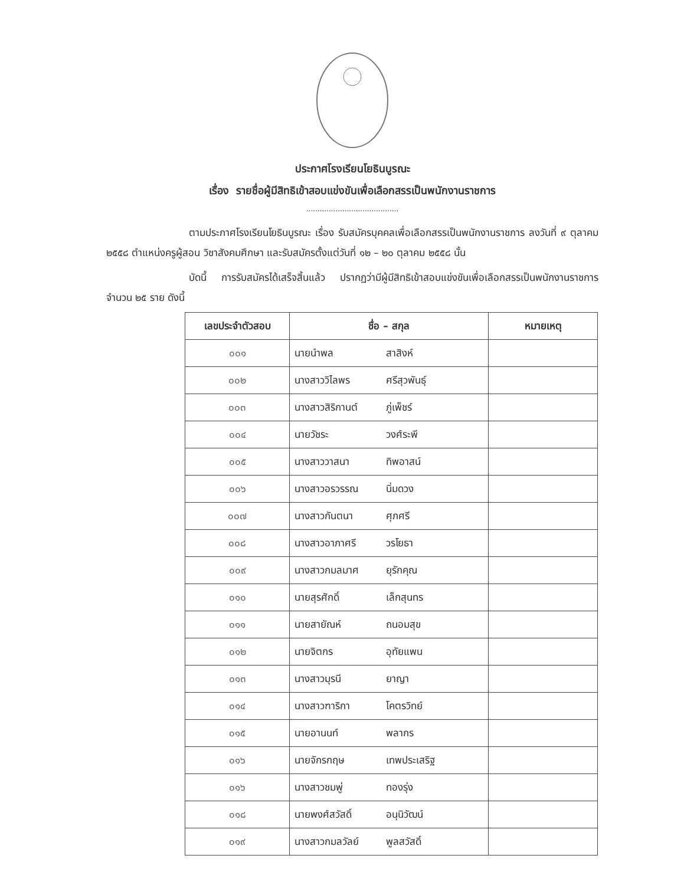ประกาศโรงเรียนโยธินบูรณะ
เรื่อง รายชื่อผู้มีสิทธิเข้าสอบแข่งขันเพื่อเลือกสรรเป็นพนักงานราชการ
.........................................
ตามประกาศโรงเรียนโยธินบูรณะ เรื่อง รับสมัครบุคคลเพื่อเลือกสรรเป็นพนักงานราชการ ลงวันที่ ๙ ตุลาคม ๒๕๕๘ ตำแหน่งครูผู้สอน วิชาสังคมศึกษา และรับสมัครตั้งแต่วันที่ ๑๒ – ๒๐ ตุลาคม ๒๕๕๘ นั้น
บัดนี้ การรับสมัครได้เสร็จสิ้นแล้ว ปรากฏว่ามีผู้มีสิทธิเข้าสอบแข่งขันเพื่อเลือกสรรเป็นพนักงานราชการ จำนวน ๒๕ ราย ดังนี้
| เลขประจำตัวสอบ | ชื่อ – สกุล | หมายเหตุ |
| --- | --- | --- |
| ๐๐๑ | นายนำพล สาสิงห์ | |
| ๐๐๒ | นางสาววิไลพร ศรีสุวพันธุ์ | |
| ๐๐๓ | นางสาวสิริกานต์ ภู่เพ็ชร์ | |
| ๐๐๔ | นายวัชระ วงศ์ระพี | |
| ๐๐๕ | นางสาววาสนา ทิพอาสน์ | |
| ๐๐๖ | นางสาวอรวรรณ นิ่มดวง | |
| ๐๐๗ | นางสาวกันตนา ศุภศรี | |
| ๐๐๘ | นางสาวอาภาศรี วรโยธา | |
| ๐๐๙ | นางสาวกมลมาศ ยุรักคุณ | |
| ๐๑๐ | นายสุรศักดิ์ เล็กสุนทร | |
| ๐๑๑ | นายสายัณห์ ถนอมสุข | |
| ๐๑๒ | นายจิตกร อุทัยแพน | |
| ๐๑๓ | นางสาวมุรนี ยาญา | |
| ๐๑๔ | นางสาวฑาริกา โคตรวิทย์ | |
| ๐๑๕ | นายอานนท์ พลากร | |
| ๐๑๖ | นายจักรกฤษ เทพประเสริฐ | |
| ๐๑๖ | นางสาวชมพู่ ทองรุ่ง | |
| ๐๑๘ | นายพงศ์สวัสดิ์ อนุนิวัฒน์ | |
| ๐๑๙ | นางสาวกมลวัลย์ พูลสวัสดิ์ | |